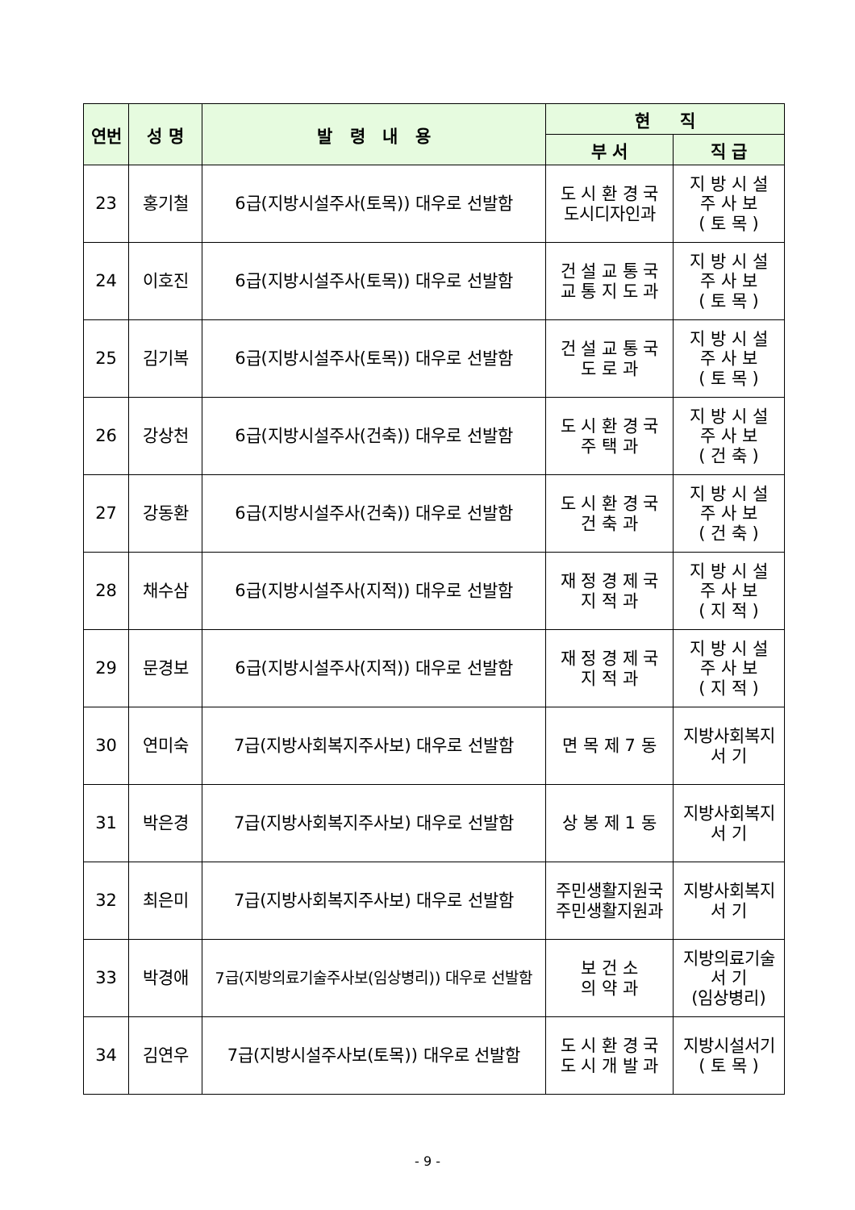| 연번 | 성 명 | 발 령 내 용 | 현 직 | |
| --- | --- | --- | --- | --- |
| | | | 부 서 | 직 급 |
| 23 | 홍기철 | 6급(지방시설주사(토목)) 대우로 선발함 | 도 시 환 경 국 도시디자인과 | 지 방 시 설 주 사 보 ( 토 목 ) |
| 24 | 이호진 | 6급(지방시설주사(토목)) 대우로 선발함 | 건 설 교 통 국 교 통 지 도 과 | 지 방 시 설 주 사 보 ( 토 목 ) |
| 25 | 김기복 | 6급(지방시설주사(토목)) 대우로 선발함 | 건 설 교 통 국 도 로 과 | 지 방 시 설 주 사 보 ( 토 목 ) |
| 26 | 강상천 | 6급(지방시설주사(건축)) 대우로 선발함 | 도 시 환 경 국 주 택 과 | 지 방 시 설 주 사 보 ( 건 축 ) |
| 27 | 강동환 | 6급(지방시설주사(건축)) 대우로 선발함 | 도 시 환 경 국 건 축 과 | 지 방 시 설 주 사 보 ( 건 축 ) |
| 28 | 채수삼 | 6급(지방시설주사(지적)) 대우로 선발함 | 재 정 경 제 국 지 적 과 | 지 방 시 설 주 사 보 ( 지 적 ) |
| 29 | 문경보 | 6급(지방시설주사(지적)) 대우로 선발함 | 재 정 경 제 국 지 적 과 | 지 방 시 설 주 사 보 ( 지 적 ) |
| 30 | 연미숙 | 7급(지방사회복지주사보) 대우로 선발함 | 면 목 제 7 동 | 지방사회복지 서 기 |
| 31 | 박은경 | 7급(지방사회복지주사보) 대우로 선발함 | 상 봉 제 1 동 | 지방사회복지 서 기 |
| 32 | 최은미 | 7급(지방사회복지주사보) 대우로 선발함 | 주민생활지원국 주민생활지원과 | 지방사회복지 서 기 |
| 33 | 박경애 | 7급(지방의료기술주사보(임상병리)) 대우로 선발함 | 보 건 소 의 약 과 | 지방의료기술 서 기 (임상병리) |
| 34 | 김연우 | 7급(지방시설주사보(토목)) 대우로 선발함 | 도 시 환 경 국 도 시 개 발 과 | 지방시설서기 ( 토 목 ) |
- 9 -